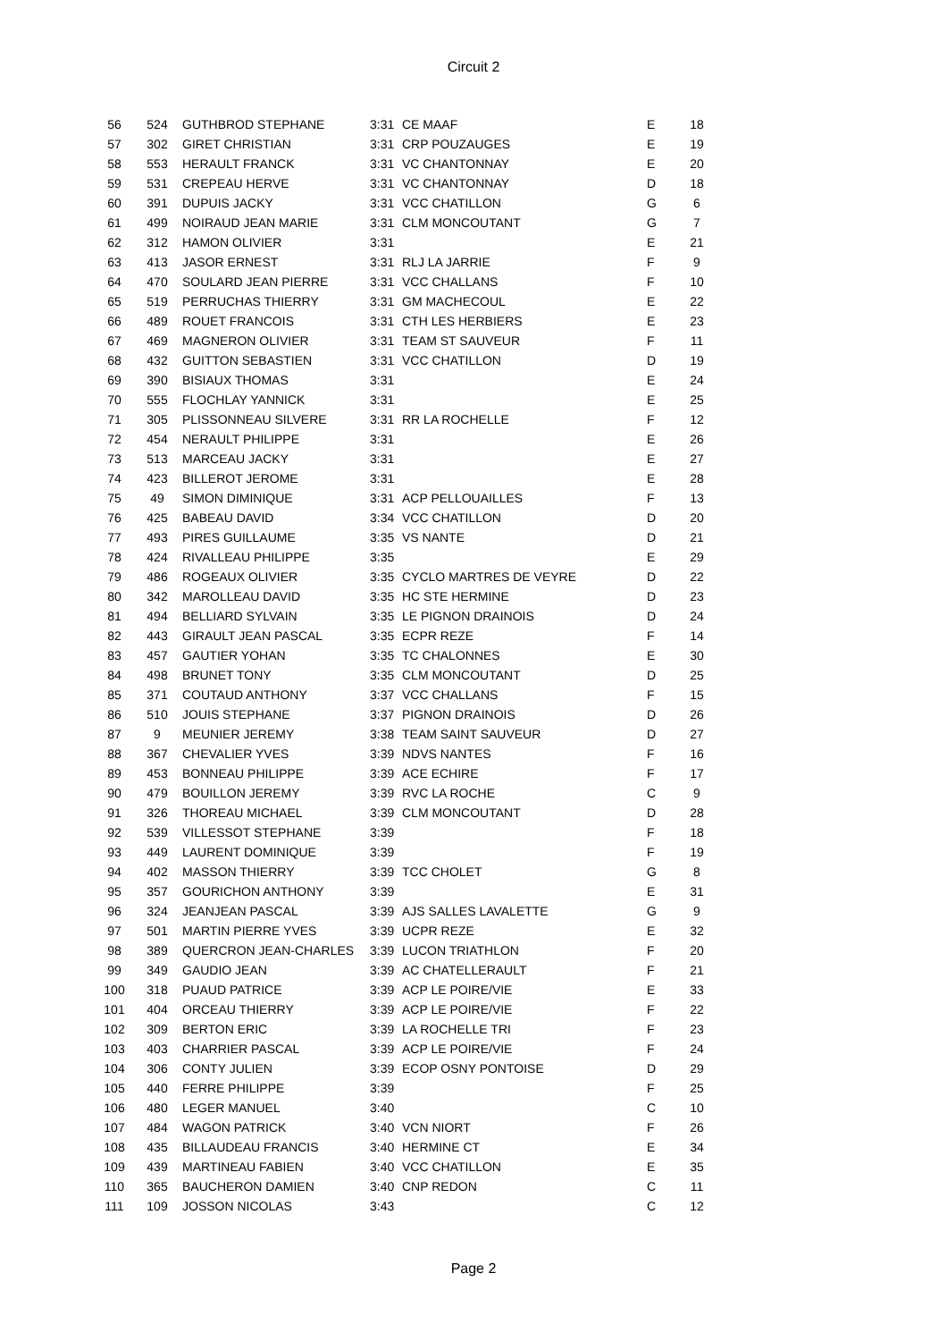Circuit 2
| 56 | 524 | GUTHBROD STEPHANE | 3:31 | CE MAAF | E | 18 |
| 57 | 302 | GIRET CHRISTIAN | 3:31 | CRP POUZAUGES | E | 19 |
| 58 | 553 | HERAULT FRANCK | 3:31 | VC CHANTONNAY | E | 20 |
| 59 | 531 | CREPEAU HERVE | 3:31 | VC CHANTONNAY | D | 18 |
| 60 | 391 | DUPUIS JACKY | 3:31 | VCC CHATILLON | G | 6 |
| 61 | 499 | NOIRAUD JEAN MARIE | 3:31 | CLM MONCOUTANT | G | 7 |
| 62 | 312 | HAMON OLIVIER | 3:31 | | E | 21 |
| 63 | 413 | JASOR ERNEST | 3:31 | RLJ LA JARRIE | F | 9 |
| 64 | 470 | SOULARD JEAN PIERRE | 3:31 | VCC CHALLANS | F | 10 |
| 65 | 519 | PERRUCHAS THIERRY | 3:31 | GM MACHECOUL | E | 22 |
| 66 | 489 | ROUET FRANCOIS | 3:31 | CTH LES HERBIERS | E | 23 |
| 67 | 469 | MAGNERON OLIVIER | 3:31 | TEAM ST SAUVEUR | F | 11 |
| 68 | 432 | GUITTON SEBASTIEN | 3:31 | VCC CHATILLON | D | 19 |
| 69 | 390 | BISIAUX THOMAS | 3:31 | | E | 24 |
| 70 | 555 | FLOCHLAY YANNICK | 3:31 | | E | 25 |
| 71 | 305 | PLISSONNEAU SILVERE | 3:31 | RR LA ROCHELLE | F | 12 |
| 72 | 454 | NERAULT PHILIPPE | 3:31 | | E | 26 |
| 73 | 513 | MARCEAU JACKY | 3:31 | | E | 27 |
| 74 | 423 | BILLEROT JEROME | 3:31 | | E | 28 |
| 75 | 49 | SIMON DIMINIQUE | 3:31 | ACP PELLOUAILLES | F | 13 |
| 76 | 425 | BABEAU DAVID | 3:34 | VCC CHATILLON | D | 20 |
| 77 | 493 | PIRES GUILLAUME | 3:35 | VS NANTE | D | 21 |
| 78 | 424 | RIVALLEAU PHILIPPE | 3:35 | | E | 29 |
| 79 | 486 | ROGEAUX OLIVIER | 3:35 | CYCLO MARTRES DE VEYRE | D | 22 |
| 80 | 342 | MAROLLEAU DAVID | 3:35 | HC STE HERMINE | D | 23 |
| 81 | 494 | BELLIARD SYLVAIN | 3:35 | LE PIGNON DRAINOIS | D | 24 |
| 82 | 443 | GIRAULT JEAN PASCAL | 3:35 | ECPR REZE | F | 14 |
| 83 | 457 | GAUTIER YOHAN | 3:35 | TC CHALONNES | E | 30 |
| 84 | 498 | BRUNET TONY | 3:35 | CLM MONCOUTANT | D | 25 |
| 85 | 371 | COUTAUD ANTHONY | 3:37 | VCC CHALLANS | F | 15 |
| 86 | 510 | JOUIS STEPHANE | 3:37 | PIGNON DRAINOIS | D | 26 |
| 87 | 9 | MEUNIER JEREMY | 3:38 | TEAM SAINT SAUVEUR | D | 27 |
| 88 | 367 | CHEVALIER YVES | 3:39 | NDVS NANTES | F | 16 |
| 89 | 453 | BONNEAU PHILIPPE | 3:39 | ACE ECHIRE | F | 17 |
| 90 | 479 | BOUILLON JEREMY | 3:39 | RVC LA ROCHE | C | 9 |
| 91 | 326 | THOREAU MICHAEL | 3:39 | CLM MONCOUTANT | D | 28 |
| 92 | 539 | VILLESSOT STEPHANE | 3:39 | | F | 18 |
| 93 | 449 | LAURENT DOMINIQUE | 3:39 | | F | 19 |
| 94 | 402 | MASSON THIERRY | 3:39 | TCC CHOLET | G | 8 |
| 95 | 357 | GOURICHON ANTHONY | 3:39 | | E | 31 |
| 96 | 324 | JEANJEAN PASCAL | 3:39 | AJS SALLES LAVALETTE | G | 9 |
| 97 | 501 | MARTIN PIERRE YVES | 3:39 | UCPR REZE | E | 32 |
| 98 | 389 | QUERCRON JEAN-CHARLES | 3:39 | LUCON TRIATHLON | F | 20 |
| 99 | 349 | GAUDIO JEAN | 3:39 | AC CHATELLERAULT | F | 21 |
| 100 | 318 | PUAUD PATRICE | 3:39 | ACP LE POIRE/VIE | E | 33 |
| 101 | 404 | ORCEAU THIERRY | 3:39 | ACP LE POIRE/VIE | F | 22 |
| 102 | 309 | BERTON ERIC | 3:39 | LA ROCHELLE TRI | F | 23 |
| 103 | 403 | CHARRIER PASCAL | 3:39 | ACP LE POIRE/VIE | F | 24 |
| 104 | 306 | CONTY JULIEN | 3:39 | ECOP OSNY PONTOISE | D | 29 |
| 105 | 440 | FERRE PHILIPPE | 3:39 | | F | 25 |
| 106 | 480 | LEGER MANUEL | 3:40 | | C | 10 |
| 107 | 484 | WAGON PATRICK | 3:40 | VCN NIORT | F | 26 |
| 108 | 435 | BILLAUDEAU FRANCIS | 3:40 | HERMINE CT | E | 34 |
| 109 | 439 | MARTINEAU FABIEN | 3:40 | VCC CHATILLON | E | 35 |
| 110 | 365 | BAUCHERON DAMIEN | 3:40 | CNP REDON | C | 11 |
| 111 | 109 | JOSSON NICOLAS | 3:43 | | C | 12 |
Page 2